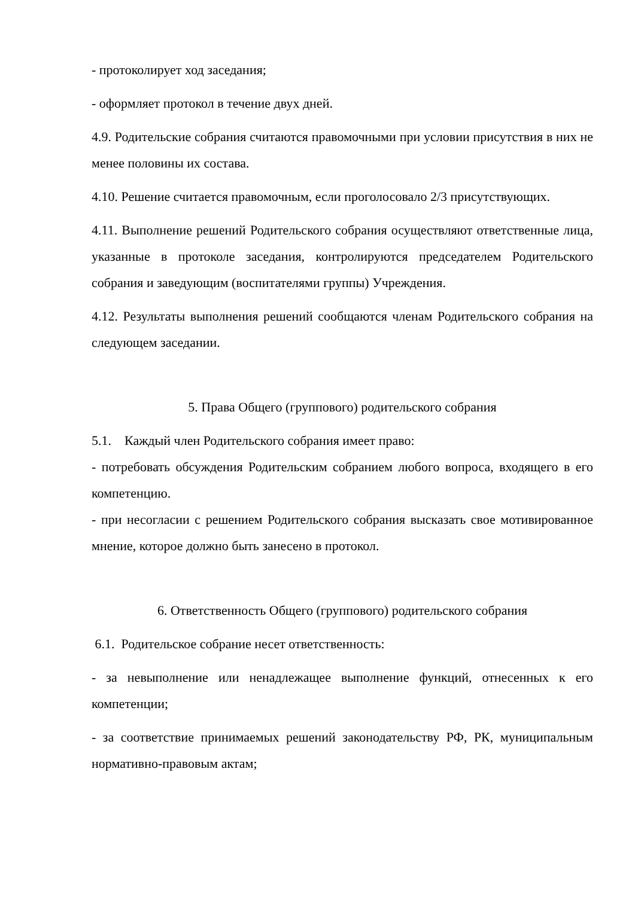- протоколирует ход заседания;
- оформляет протокол в течение двух дней.
4.9. Родительские собрания считаются правомочными при условии присутствия в них не менее половины их состава.
4.10. Решение считается правомочным, если проголосовало 2/3 присутствующих.
4.11. Выполнение решений Родительского собрания осуществляют ответственные лица, указанные в протоколе заседания, контролируются председателем Родительского собрания и заведующим (воспитателями группы) Учреждения.
4.12. Результаты выполнения решений сообщаются членам Родительского собрания на следующем заседании.
5. Права Общего (группового) родительского собрания
5.1. Каждый член Родительского собрания имеет право:
- потребовать обсуждения Родительским собранием любого вопроса, входящего в его компетенцию.
- при несогласии с решением Родительского собрания высказать свое мотивированное мнение, которое должно быть занесено в протокол.
6. Ответственность Общего (группового) родительского собрания
6.1. Родительское собрание несет ответственность:
- за невыполнение или ненадлежащее выполнение функций, отнесенных к его компетенции;
- за соответствие принимаемых решений законодательству РФ, РК, муниципальным нормативно-правовым актам;